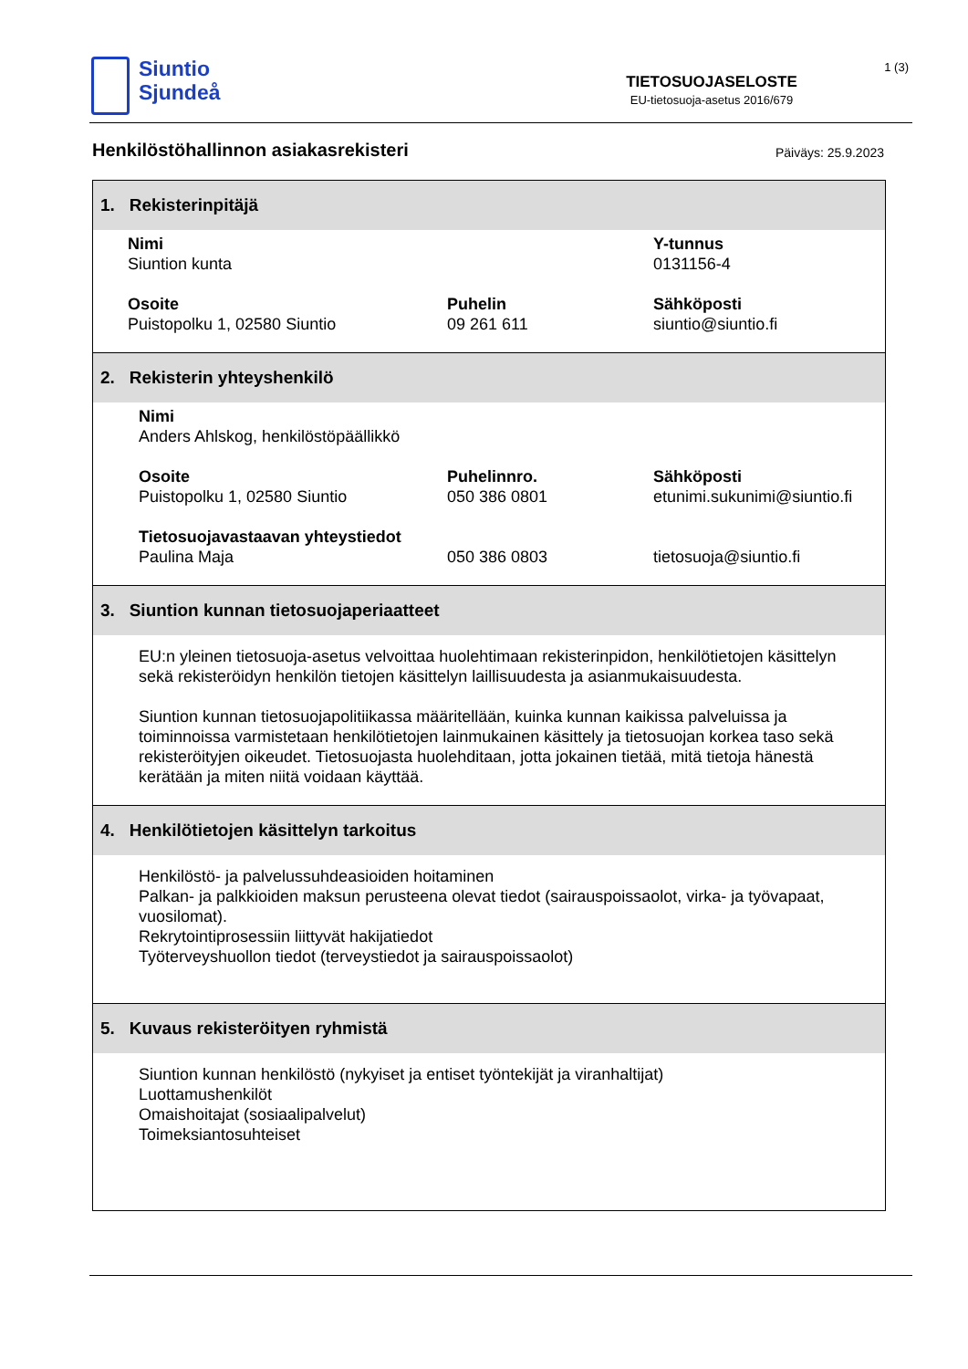Siuntio
Sjundeå
TIETOSUOJASELOSTE
EU-tietosuoja-asetus 2016/679
1 (3)
Henkilöstöhallinnon asiakasrekisteri Päiväys: 25.9.2023
| 1. Rekisterinpitäjä |
| --- |
| Nimi Siuntion kunta Y-tunnus 0131156-4 Osoite Puistopolku 1, 02580 Siuntio Puhelin 09 261 611 Sähköposti siuntio@siuntio.fi |
| 2. Rekisterin yhteyshenkilö |
| Nimi Anders Ahlskog, henkilöstöpäällikkö Osoite Puistopolku 1, 02580 Siuntio Puhelinnro. 050 386 0801 Sähköposti etunimi.sukunimi@siuntio.fi Tietosuojavastaavan yhteystiedot Paulina Maja 050 386 0803 tietosuoja@siuntio.fi |
| 3. Siuntion kunnan tietosuojaperiaatteet |
| EU:n yleinen tietosuoja-asetus velvoittaa huolehtimaan rekisterinpidon, henkilötietojen käsittelyn sekä rekisteröidyn henkilön tietojen käsittelyn laillisuudesta ja asianmukaisuudesta. Siuntion kunnan tietosuojapolitiikassa määritellään, kuinka kunnan kaikissa palveluissa ja toiminnoissa varmistetaan henkilötietojen lainmukainen käsittely ja tietosuojan korkea taso sekä rekisteröityjen oikeudet. Tietosuojasta huolehditaan, jotta jokainen tietää, mitä tietoja hänestä kerätään ja miten niitä voidaan käyttää. |
| 4. Henkilötietojen käsittelyn tarkoitus |
| Henkilöstö- ja palvelussuhdeasioiden hoitaminen Palkan- ja palkkioiden maksun perusteena olevat tiedot (sairauspoissaolot, virka- ja työvapaat, vuosilomat). Rekrytointiprosessiin liittyvät hakijatiedot Työterveyshuollon tiedot (terveystiedot ja sairauspoissaolot) |
| 5. Kuvaus rekisteröityen ryhmistä |
| Siuntion kunnan henkilöstö (nykyiset ja entiset työntekijät ja viranhaltijat) Luottamushenkilöt Omaishoitajat (sosiaalipalvelut) Toimeksiantosuhteiset |